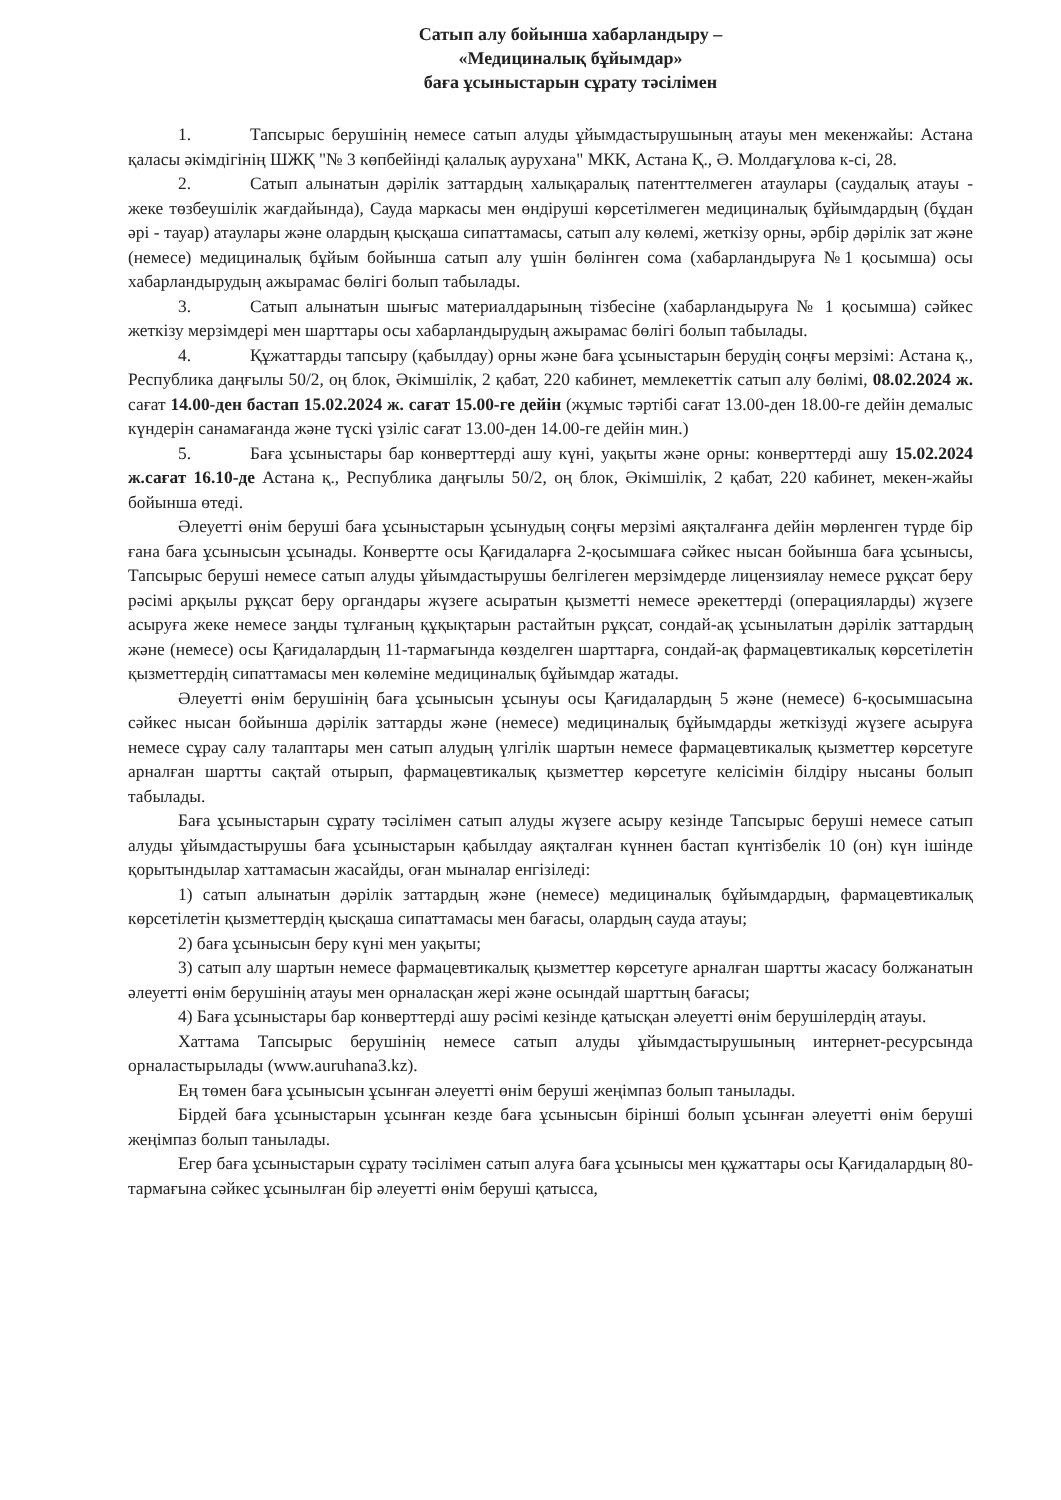Сатып алу бойынша хабарландыру –
«Медициналық бұйымдар»
баға ұсыныстарын сұрату тәсілімен
1. Тапсырыс берушінің немесе сатып алуды ұйымдастырушының атауы мен мекенжайы: Астана қаласы әкімдігінің ШЖҚ "№ 3 көпбейінді қалалық аурухана" МКК, Астана Қ., Ә. Молдағұлова к-сі, 28.
2. Сатып алынатын дәрілік заттардың халықаралық патенттелмеген атаулары (саудалық атауы - жеке төзбеушілік жағдайында), Сауда маркасы мен өндіруші көрсетілмеген медициналық бұйымдардың (бұдан әрі - тауар) атаулары және олардың қысқаша сипаттамасы, сатып алу көлемі, жеткізу орны, әрбір дәрілік зат және (немесе) медициналық бұйым бойынша сатып алу үшін бөлінген сома (хабарландыруға №1 қосымша) осы хабарландырудың ажырамас бөлігі болып табылады.
3. Сатып алынатын шығыс материалдарының тізбесіне (хабарландыруға № 1 қосымша) сәйкес жеткізу мерзімдері мен шарттары осы хабарландырудың ажырамас бөлігі болып табылады.
4. Құжаттарды тапсыру (қабылдау) орны және баға ұсыныстарын берудің соңғы мерзімі: Астана қ., Республика даңғылы 50/2, оң блок, Әкімшілік, 2 қабат, 220 кабинет, мемлекеттік сатып алу бөлімі, 08.02.2024 ж. сағат 14.00-ден бастап 15.02.2024 ж. сағат 15.00-ге дейін (жұмыс тәртібі сағат 13.00-ден 18.00-ге дейін демалыс күндерін санамағанда және түскі үзіліс сағат 13.00-ден 14.00-ге дейін мин.)
5. Баға ұсыныстары бар конверттерді ашу күні, уақыты және орны: конверттерді ашу 15.02.2024 ж.сағат 16.10-де Астана қ., Республика даңғылы 50/2, оң блок, Әкімшілік, 2 қабат, 220 кабинет, мекен-жайы бойынша өтеді.
Әлеуетті өнім беруші баға ұсыныстарын ұсынудың соңғы мерзімі аяқталғанға дейін мөрленген түрде бір ғана баға ұсынысын ұсынады. Конвертте осы Қағидаларға 2-қосымшаға сәйкес нысан бойынша баға ұсынысы, Тапсырыс беруші немесе сатып алуды ұйымдастырушы белгілеген мерзімдерде лицензиялау немесе рұқсат беру рәсімі арқылы рұқсат беру органдары жүзеге асыратын қызметті немесе әрекеттерді (операцияларды) жүзеге асыруға жеке немесе заңды тұлғаның құқықтарын растайтын рұқсат, сондай-ақ ұсынылатын дәрілік заттардың және (немесе) осы Қағидалардың 11-тармағында көзделген шарттарға, сондай-ақ фармацевтикалық көрсетілетін қызметтердің сипаттамасы мен көлеміне медициналық бұйымдар жатады.
Әлеуетті өнім берушінің баға ұсынысын ұсынуы осы Қағидалардың 5 және (немесе) 6-қосымшасына сәйкес нысан бойынша дәрілік заттарды және (немесе) медициналық бұйымдарды жеткізуді жүзеге асыруға немесе сұрау салу талаптары мен сатып алудың үлгілік шартын немесе фармацевтикалық қызметтер көрсетуге арналған шартты сақтай отырып, фармацевтикалық қызметтер көрсетуге келісімін білдіру нысаны болып табылады.
Баға ұсыныстарын сұрату тәсілімен сатып алуды жүзеге асыру кезінде Тапсырыс беруші немесе сатып алуды ұйымдастырушы баға ұсыныстарын қабылдау аяқталған күннен бастап күнтізбелік 10 (он) күн ішінде қорытындылар хаттамасын жасайды, оған мыналар енгізіледі:
1) сатып алынатын дәрілік заттардың және (немесе) медициналық бұйымдардың, фармацевтикалық көрсетілетін қызметтердің қысқаша сипаттамасы мен бағасы, олардың сауда атауы;
2) баға ұсынысын беру күні мен уақыты;
3) сатып алу шартын немесе фармацевтикалық қызметтер көрсетуге арналған шартты жасасу болжанатын әлеуетті өнім берушінің атауы мен орналасқан жері және осындай шарттың бағасы;
4) Баға ұсыныстары бар конверттерді ашу рәсімі кезінде қатысқан әлеуетті өнім берушілердің атауы.
Хаттама Тапсырыс берушінің немесе сатып алуды ұйымдастырушының интернет-ресурсында орналастырылады (www.auruhana3.kz).
Ең төмен баға ұсынысын ұсынған әлеуетті өнім беруші жеңімпаз болып танылады.
Бірдей баға ұсыныстарын ұсынған кезде баға ұсынысын бірінші болып ұсынған әлеуетті өнім беруші жеңімпаз болып танылады.
Егер баға ұсыныстарын сұрату тәсілімен сатып алуға баға ұсынысы мен құжаттары осы Қағидалардың 80-тармағына сәйкес ұсынылған бір әлеуетті өнім беруші қатысса,